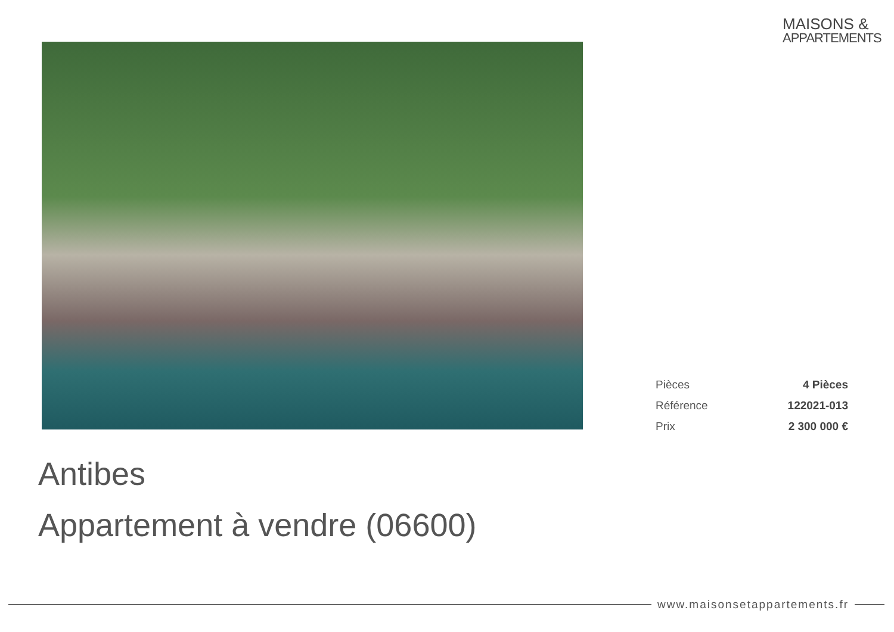MAISONS &
APPARTEMENTS
| Pièces | 4 Pièces |
| Référence | 122021-013 |
| Prix | 2 300 000 € |
Antibes
Appartement à vendre (06600)
www.maisonsetappartements.fr